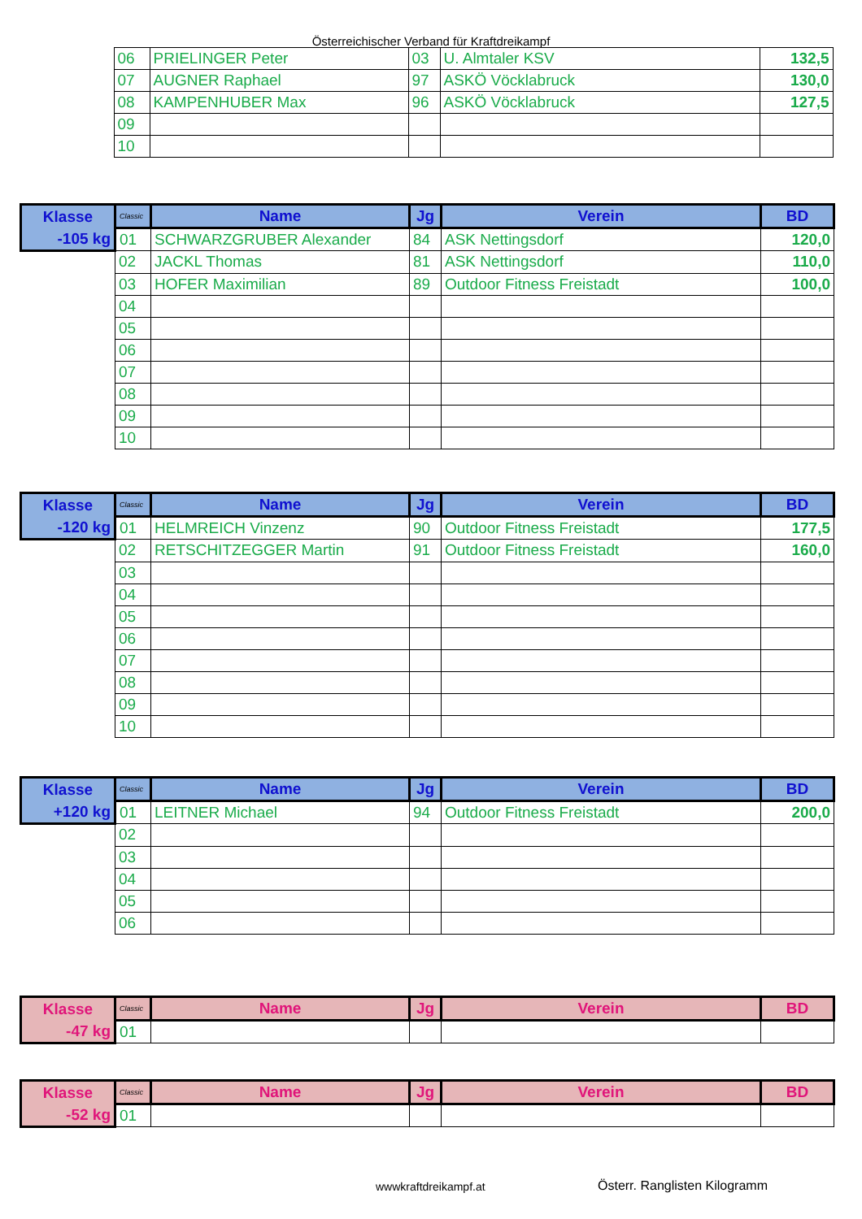Österreichischer Verband für Kraftdreikampf
| | 06 | PRIELINGER Peter | 03 | U. Almtaler KSV | 132,5 |
| | 07 | AUGNER Raphael | 97 | ASKÖ Vöcklabruck | 130,0 |
| | 08 | KAMPENHUBER Max | 96 | ASKÖ Vöcklabruck | 127,5 |
| | 09 | | | | |
| | 10 | | | | |
| Klasse | Classic | Name | Jg | Verein | BD |
| --- | --- | --- | --- | --- | --- |
| -105 kg | 01 | SCHWARZGRUBER Alexander | 84 | ASK Nettingsdorf | 120,0 |
| | 02 | JACKL Thomas | 81 | ASK Nettingsdorf | 110,0 |
| | 03 | HOFER Maximilian | 89 | Outdoor Fitness Freistadt | 100,0 |
| | 04 | | | | |
| | 05 | | | | |
| | 06 | | | | |
| | 07 | | | | |
| | 08 | | | | |
| | 09 | | | | |
| | 10 | | | | |
| Klasse | Classic | Name | Jg | Verein | BD |
| --- | --- | --- | --- | --- | --- |
| -120 kg | 01 | HELMREICH Vinzenz | 90 | Outdoor Fitness Freistadt | 177,5 |
| | 02 | RETSCHITZEGGER Martin | 91 | Outdoor Fitness Freistadt | 160,0 |
| | 03 | | | | |
| | 04 | | | | |
| | 05 | | | | |
| | 06 | | | | |
| | 07 | | | | |
| | 08 | | | | |
| | 09 | | | | |
| | 10 | | | | |
| Klasse | Classic | Name | Jg | Verein | BD |
| --- | --- | --- | --- | --- | --- |
| +120 kg | 01 | LEITNER Michael | 94 | Outdoor Fitness Freistadt | 200,0 |
| | 02 | | | | |
| | 03 | | | | |
| | 04 | | | | |
| | 05 | | | | |
| | 06 | | | | |
| Klasse | Classic | Name | Jg | Verein | BD |
| --- | --- | --- | --- | --- | --- |
| -47 kg | 01 | | | | |
| Klasse | Classic | Name | Jg | Verein | BD |
| --- | --- | --- | --- | --- | --- |
| -52 kg | 01 | | | | |
wwwkraftdreikampf.at Österr. Ranglisten Kilogramm